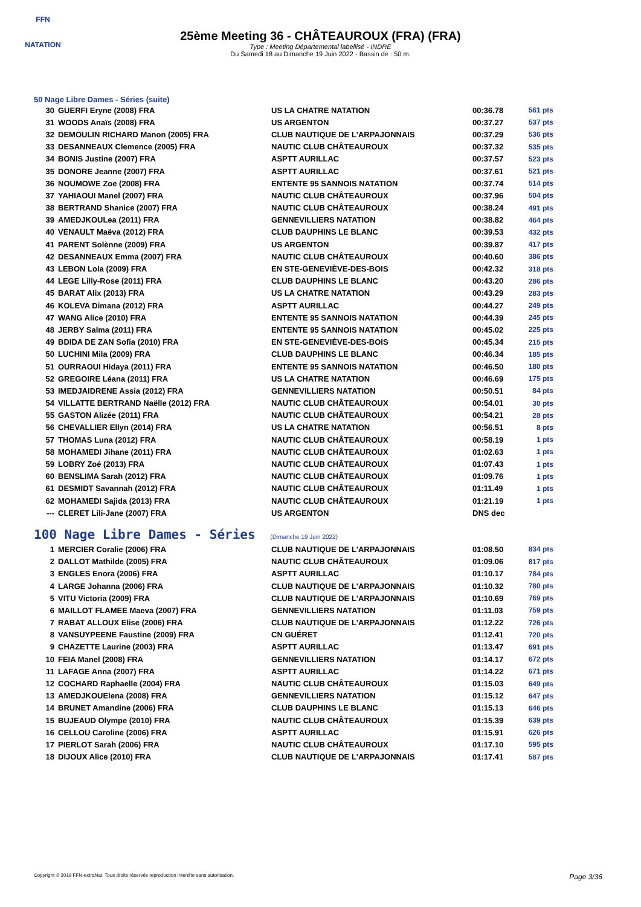FFN
NATATION
25ème Meeting 36 - CHÂTEAUROUX (FRA) (FRA)
Type : Meeting Départemental labellisé - INDRE
Du Samedi 18 au Dimanche 19 Juin 2022 - Bassin de : 50 m.
50 Nage Libre Dames - Séries (suite)
| 30 | GUERFI Eryne (2008) FRA | US LA CHATRE NATATION | 00:36.78 | 561 pts |
| 31 | WOODS Anaïs (2008) FRA | US ARGENTON | 00:37.27 | 537 pts |
| 32 | DEMOULIN RICHARD Manon (2005) FRA | CLUB NAUTIQUE DE L'ARPAJONNAIS | 00:37.29 | 536 pts |
| 33 | DESANNEAUX Clemence (2005) FRA | NAUTIC CLUB CHÂTEAUROUX | 00:37.32 | 535 pts |
| 34 | BONIS Justine (2007) FRA | ASPTT AURILLAC | 00:37.57 | 523 pts |
| 35 | DONORE Jeanne (2007) FRA | ASPTT AURILLAC | 00:37.61 | 521 pts |
| 36 | NOUMOWE Zoe (2008) FRA | ENTENTE 95 SANNOIS NATATION | 00:37.74 | 514 pts |
| 37 | YAHIAOUI Manel (2007) FRA | NAUTIC CLUB CHÂTEAUROUX | 00:37.96 | 504 pts |
| 38 | BERTRAND Shanice (2007) FRA | NAUTIC CLUB CHÂTEAUROUX | 00:38.24 | 491 pts |
| 39 | AMEDJKOULea (2011) FRA | GENNEVILLIERS NATATION | 00:38.82 | 464 pts |
| 40 | VENAULT Maëva (2012) FRA | CLUB DAUPHINS LE BLANC | 00:39.53 | 432 pts |
| 41 | PARENT Solènne (2009) FRA | US ARGENTON | 00:39.87 | 417 pts |
| 42 | DESANNEAUX Emma (2007) FRA | NAUTIC CLUB CHÂTEAUROUX | 00:40.60 | 386 pts |
| 43 | LEBON Lola (2009) FRA | EN STE-GENEVIÈVE-DES-BOIS | 00:42.32 | 318 pts |
| 44 | LEGE Lilly-Rose (2011) FRA | CLUB DAUPHINS LE BLANC | 00:43.20 | 286 pts |
| 45 | BARAT Alix (2013) FRA | US LA CHATRE NATATION | 00:43.29 | 283 pts |
| 46 | KOLEVA Dimana (2012) FRA | ASPTT AURILLAC | 00:44.27 | 249 pts |
| 47 | WANG Alice (2010) FRA | ENTENTE 95 SANNOIS NATATION | 00:44.39 | 245 pts |
| 48 | JERBY Salma (2011) FRA | ENTENTE 95 SANNOIS NATATION | 00:45.02 | 225 pts |
| 49 | BDIDA DE ZAN Sofia (2010) FRA | EN STE-GENEVIÈVE-DES-BOIS | 00:45.34 | 215 pts |
| 50 | LUCHINI Mila (2009) FRA | CLUB DAUPHINS LE BLANC | 00:46.34 | 185 pts |
| 51 | OURRAOUI Hidaya (2011) FRA | ENTENTE 95 SANNOIS NATATION | 00:46.50 | 180 pts |
| 52 | GREGOIRE Léana (2011) FRA | US LA CHATRE NATATION | 00:46.69 | 175 pts |
| 53 | IMEDJAIDRENE Assia (2012) FRA | GENNEVILLIERS NATATION | 00:50.51 | 84 pts |
| 54 | VILLATTE BERTRAND Naëlle (2012) FRA | NAUTIC CLUB CHÂTEAUROUX | 00:54.01 | 30 pts |
| 55 | GASTON Alizée (2011) FRA | NAUTIC CLUB CHÂTEAUROUX | 00:54.21 | 28 pts |
| 56 | CHEVALLIER Ellyn (2014) FRA | US LA CHATRE NATATION | 00:56.51 | 8 pts |
| 57 | THOMAS Luna (2012) FRA | NAUTIC CLUB CHÂTEAUROUX | 00:58.19 | 1 pts |
| 58 | MOHAMEDI Jihane (2011) FRA | NAUTIC CLUB CHÂTEAUROUX | 01:02.63 | 1 pts |
| 59 | LOBRY Zoé (2013) FRA | NAUTIC CLUB CHÂTEAUROUX | 01:07.43 | 1 pts |
| 60 | BENSLIMA Sarah (2012) FRA | NAUTIC CLUB CHÂTEAUROUX | 01:09.76 | 1 pts |
| 61 | DESMIDT Savannah (2012) FRA | NAUTIC CLUB CHÂTEAUROUX | 01:11.49 | 1 pts |
| 62 | MOHAMEDI Sajida (2013) FRA | NAUTIC CLUB CHÂTEAUROUX | 01:21.19 | 1 pts |
| --- | CLERET Lili-Jane (2007) FRA | US ARGENTON | DNS dec | |
100 Nage Libre Dames - Séries (Dimanche 19 Juin 2022)
| 1 | MERCIER Coralie (2006) FRA | CLUB NAUTIQUE DE L'ARPAJONNAIS | 01:08.50 | 834 pts |
| 2 | DALLOT Mathilde (2005) FRA | NAUTIC CLUB CHÂTEAUROUX | 01:09.06 | 817 pts |
| 3 | ENGLES Enora (2006) FRA | ASPTT AURILLAC | 01:10.17 | 784 pts |
| 4 | LARGE Johanna (2006) FRA | CLUB NAUTIQUE DE L'ARPAJONNAIS | 01:10.32 | 780 pts |
| 5 | VITU Victoria (2009) FRA | CLUB NAUTIQUE DE L'ARPAJONNAIS | 01:10.69 | 769 pts |
| 6 | MAILLOT FLAMEE Maeva (2007) FRA | GENNEVILLIERS NATATION | 01:11.03 | 759 pts |
| 7 | RABAT ALLOUX Elise (2006) FRA | CLUB NAUTIQUE DE L'ARPAJONNAIS | 01:12.22 | 726 pts |
| 8 | VANSUYPEENE Faustine (2009) FRA | CN GUÉRET | 01:12.41 | 720 pts |
| 9 | CHAZETTE Laurine (2003) FRA | ASPTT AURILLAC | 01:13.47 | 691 pts |
| 10 | FEIA Manel (2008) FRA | GENNEVILLIERS NATATION | 01:14.17 | 672 pts |
| 11 | LAFAGE Anna (2007) FRA | ASPTT AURILLAC | 01:14.22 | 671 pts |
| 12 | COCHARD Raphaelle (2004) FRA | NAUTIC CLUB CHÂTEAUROUX | 01:15.03 | 649 pts |
| 13 | AMEDJKOUElena (2008) FRA | GENNEVILLIERS NATATION | 01:15.12 | 647 pts |
| 14 | BRUNET Amandine (2006) FRA | CLUB DAUPHINS LE BLANC | 01:15.13 | 646 pts |
| 15 | BUJEAUD Olympe (2010) FRA | NAUTIC CLUB CHÂTEAUROUX | 01:15.39 | 639 pts |
| 16 | CELLOU Caroline (2006) FRA | ASPTT AURILLAC | 01:15.91 | 626 pts |
| 17 | PIERLOT Sarah (2006) FRA | NAUTIC CLUB CHÂTEAUROUX | 01:17.10 | 595 pts |
| 18 | DIJOUX Alice (2010) FRA | CLUB NAUTIQUE DE L'ARPAJONNAIS | 01:17.41 | 587 pts |
Copyright © 2019 FFN-extraNat. Tous droits réservés reproduction interdite sans autorisation. Page 3/36